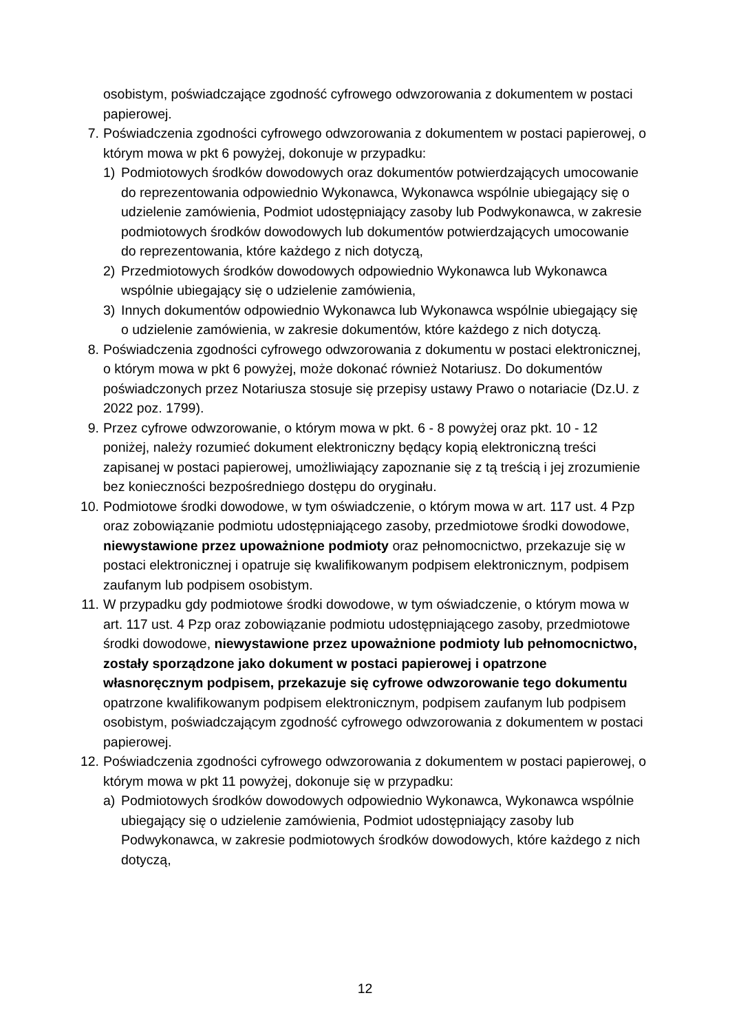osobistym, poświadczające zgodność cyfrowego odwzorowania z dokumentem w postaci papierowej.
7.
Poświadczenia zgodności cyfrowego odwzorowania z dokumentem w postaci papierowej, o którym mowa w pkt 6 powyżej, dokonuje w przypadku:
1) Podmiotowych środków dowodowych oraz dokumentów potwierdzających umocowanie do reprezentowania odpowiednio Wykonawca, Wykonawca wspólnie ubiegający się o udzielenie zamówienia, Podmiot udostępniający zasoby lub Podwykonawca, w zakresie podmiotowych środków dowodowych lub dokumentów potwierdzających umocowanie do reprezentowania, które każdego z nich dotyczą,
2) Przedmiotowych środków dowodowych odpowiednio Wykonawca lub Wykonawca wspólnie ubiegający się o udzielenie zamówienia,
3) Innych dokumentów odpowiednio Wykonawca lub Wykonawca wspólnie ubiegający się o udzielenie zamówienia, w zakresie dokumentów, które każdego z nich dotyczą.
8.
Poświadczenia zgodności cyfrowego odwzorowania z dokumentu w postaci elektronicznej, o którym mowa w pkt 6 powyżej, może dokonać również Notariusz. Do dokumentów poświadczonych przez Notariusza stosuje się przepisy ustawy Prawo o notariacie (Dz.U. z 2022 poz. 1799).
9.
Przez cyfrowe odwzorowanie, o którym mowa w pkt. 6 - 8 powyżej oraz pkt. 10 - 12 poniżej, należy rozumieć dokument elektroniczny będący kopią elektroniczną treści zapisanej w postaci papierowej, umożliwiający zapoznanie się z tą treścią i jej zrozumienie bez konieczności bezpośredniego dostępu do oryginału.
10.
Podmiotowe środki dowodowe, w tym oświadczenie, o którym mowa w art. 117 ust. 4 Pzp oraz zobowiązanie podmiotu udostępniającego zasoby, przedmiotowe środki dowodowe, niewystawione przez upoważnione podmioty oraz pełnomocnictwo, przekazuje się w postaci elektronicznej i opatruje się kwalifikowanym podpisem elektronicznym, podpisem zaufanym lub podpisem osobistym.
11.
W przypadku gdy podmiotowe środki dowodowe, w tym oświadczenie, o którym mowa w art. 117 ust. 4 Pzp oraz zobowiązanie podmiotu udostępniającego zasoby, przedmiotowe środki dowodowe, niewystawione przez upoważnione podmioty lub pełnomocnictwo, zostały sporządzone jako dokument w postaci papierowej i opatrzone własnoręcznym podpisem, przekazuje się cyfrowe odwzorowanie tego dokumentu opatrzone kwalifikowanym podpisem elektronicznym, podpisem zaufanym lub podpisem osobistym, poświadczającym zgodność cyfrowego odwzorowania z dokumentem w postaci papierowej.
12.
Poświadczenia zgodności cyfrowego odwzorowania z dokumentem w postaci papierowej, o którym mowa w pkt 11 powyżej, dokonuje się w przypadku:
a) Podmiotowych środków dowodowych odpowiednio Wykonawca, Wykonawca wspólnie ubiegający się o udzielenie zamówienia, Podmiot udostępniający zasoby lub Podwykonawca, w zakresie podmiotowych środków dowodowych, które każdego z nich dotyczą,
12